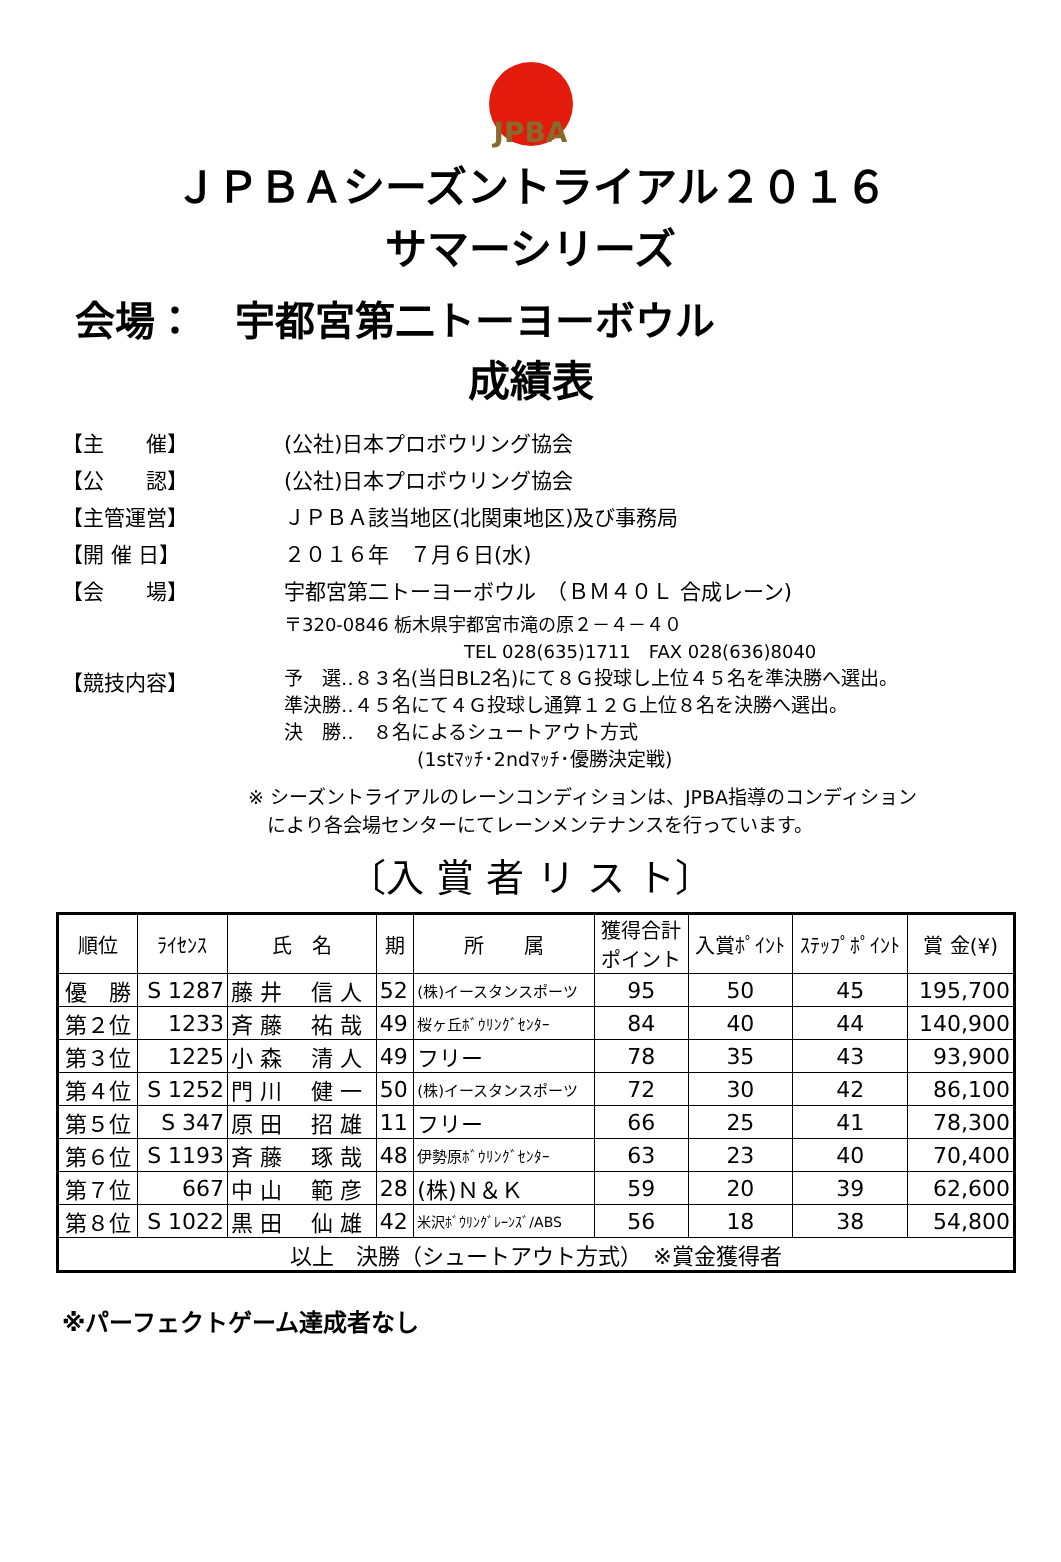JPBA
ＪＰＢＡシーズントライアル２０１６
サマーシリーズ
会場：　宇都宮第二トーヨーボウル
成績表
【主　　催】 (公社)日本プロボウリング協会
【公　　認】 (公社)日本プロボウリング協会
【主管運営】 ＪＰＢＡ該当地区(北関東地区)及び事務局
【開 催 日】 ２０１６年　７月６日(水)
【会　　場】 宇都宮第二トーヨーボウル　（ＢＭ４０Ｌ 合成レーン)
〒320-0846 栃木県宇都宮市滝の原２－４－４０
　　　　　　　　　　TEL 028(635)1711　FAX 028(636)8040
【競技内容】
予　選‥８３名(当日BL2名)にて８Ｇ投球し上位４５名を準決勝へ選出。
準決勝‥４５名にて４Ｇ投球し通算１２Ｇ上位８名を決勝へ選出。
決　勝‥　８名によるシュートアウト方式
　　　　　　　(1stﾏｯﾁ･2ndﾏｯﾁ･優勝決定戦)
※ シーズントライアルのレーンコンディションは、JPBA指導のコンディション
　により各会場センターにてレーンメンテナンスを行っています。
〔入 賞 者 リ ス ト〕
| 順位 | ﾗｲｾﾝｽ | 氏 名 | 期 | 所 属 | 獲得合計 ポイント | 入賞ﾎﾟｲﾝﾄ | ｽﾃｯﾌﾟﾎﾟｲﾝﾄ | 賞 金(¥) |
| --- | --- | --- | --- | --- | --- | --- | --- | --- |
| 優 勝 | S 1287 | 藤 井 信 人 | 52 | (株)イースタンスポーツ | 95 | 50 | 45 | 195,700 |
| 第２位 | 1233 | 斉 藤 祐 哉 | 49 | 桜ヶ丘ﾎﾞｳﾘﾝｸﾞｾﾝﾀｰ | 84 | 40 | 44 | 140,900 |
| 第３位 | 1225 | 小 森 清 人 | 49 | フリー | 78 | 35 | 43 | 93,900 |
| 第４位 | S 1252 | 門 川 健 一 | 50 | (株)イースタンスポーツ | 72 | 30 | 42 | 86,100 |
| 第５位 | S 347 | 原 田 招 雄 | 11 | フリー | 66 | 25 | 41 | 78,300 |
| 第６位 | S 1193 | 斉 藤 琢 哉 | 48 | 伊勢原ﾎﾞｳﾘﾝｸﾞｾﾝﾀｰ | 63 | 23 | 40 | 70,400 |
| 第７位 | 667 | 中 山 範 彦 | 28 | (株)Ｎ＆Ｋ | 59 | 20 | 39 | 62,600 |
| 第８位 | S 1022 | 黒 田 仙 雄 | 42 | 米沢ﾎﾞｳﾘﾝｸﾞﾚｰﾝｽﾞ/ABS | 56 | 18 | 38 | 54,800 |
| 以上 決勝（シュートアウト方式） ※賞金獲得者 | | | | | | | | |
※パーフェクトゲーム達成者なし